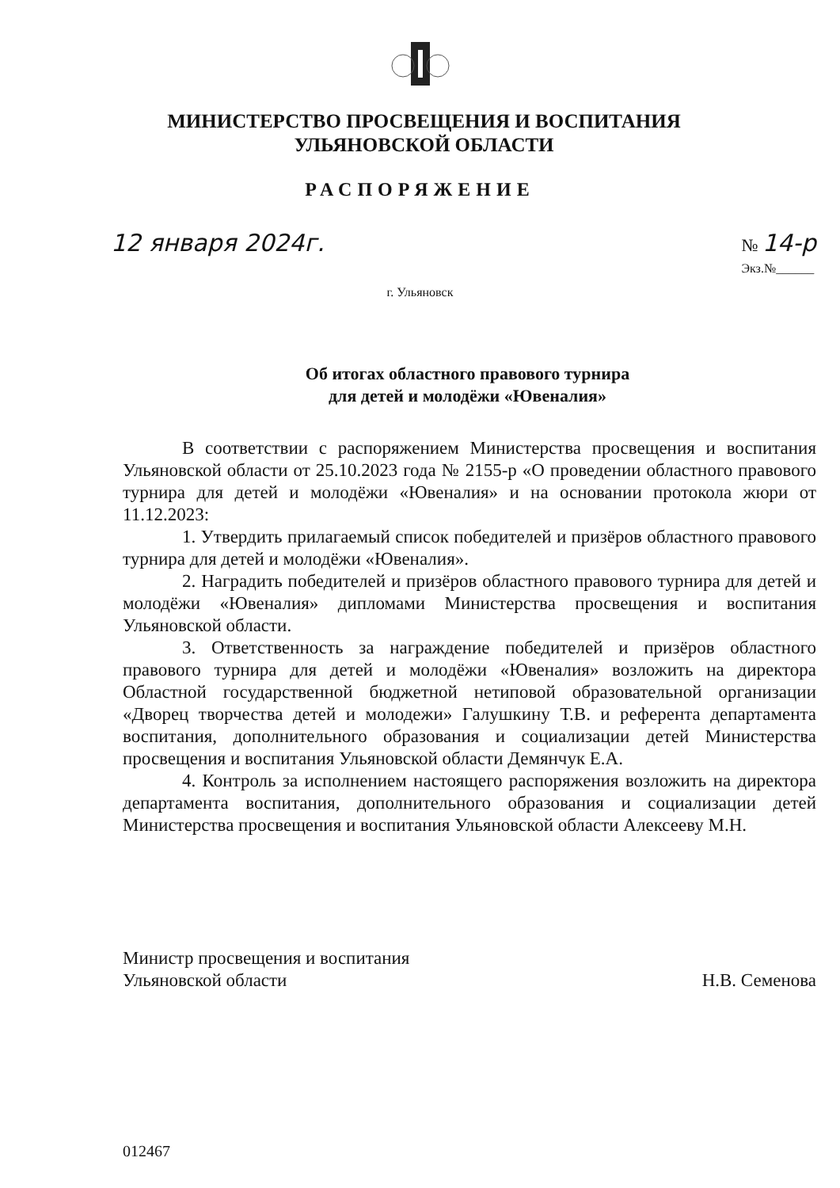МИНИСТЕРСТВО ПРОСВЕЩЕНИЯ И ВОСПИТАНИЯ
УЛЬЯНОВСКОЙ ОБЛАСТИ
РАСПОРЯЖЕНИЕ
12 января 2024г. № 14-р
Экз.№______
г. Ульяновск
Об итогах областного правового турнира
для детей и молодёжи «Ювеналия»
В соответствии с распоряжением Министерства просвещения и воспитания Ульяновской области от 25.10.2023 года № 2155-р «О проведении областного правового турнира для детей и молодёжи «Ювеналия» и на основании протокола жюри от 11.12.2023:
1. Утвердить прилагаемый список победителей и призёров областного правового турнира для детей и молодёжи «Ювеналия».
2. Наградить победителей и призёров областного правового турнира для детей и молодёжи «Ювеналия» дипломами Министерства просвещения и воспитания Ульяновской области.
3. Ответственность за награждение победителей и призёров областного правового турнира для детей и молодёжи «Ювеналия» возложить на директора Областной государственной бюджетной нетиповой образовательной организации «Дворец творчества детей и молодежи» Галушкину Т.В. и референта департамента воспитания, дополнительного образования и социализации детей Министерства просвещения и воспитания Ульяновской области Демянчук Е.А.
4. Контроль за исполнением настоящего распоряжения возложить на директора департамента воспитания, дополнительного образования и социализации детей Министерства просвещения и воспитания Ульяновской области Алексееву М.Н.
Министр просвещения и воспитания
Ульяновской области Н.В. Семенова
012467